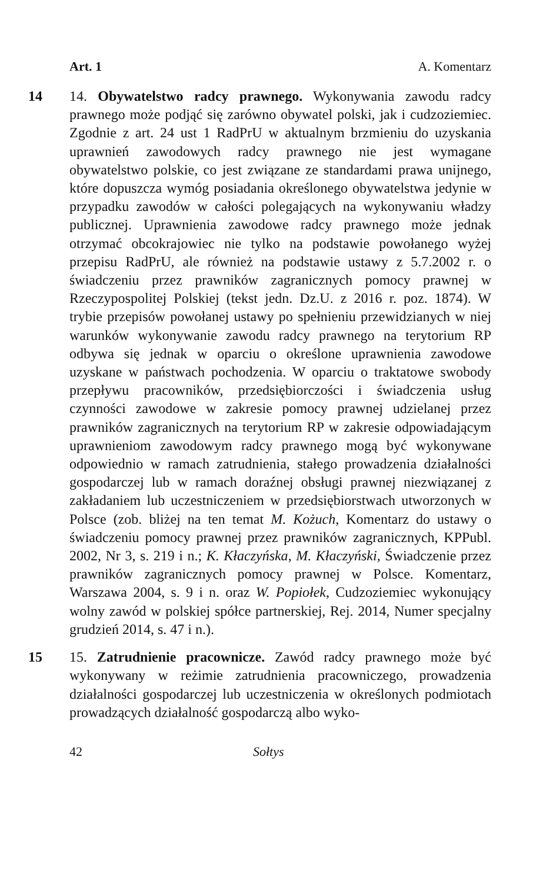Art. 1 A. Komentarz
14 14. Obywatelstwo radcy prawnego. Wykonywania zawodu radcy prawnego może podjąć się zarówno obywatel polski, jak i cudzoziemiec. Zgodnie z art. 24 ust 1 RadPrU w aktualnym brzmieniu do uzyskania uprawnień zawodowych radcy prawnego nie jest wymagane obywatelstwo polskie, co jest związane ze standardami prawa unijnego, które dopuszcza wymóg posiadania określonego obywatelstwa jedynie w przypadku zawodów w całości polegających na wykonywaniu władzy publicznej. Uprawnienia zawodowe radcy prawnego może jednak otrzymać obcokrajowiec nie tylko na podstawie powołanego wyżej przepisu RadPrU, ale również na podstawie ustawy z 5.7.2002 r. o świadczeniu przez prawników zagranicznych pomocy prawnej w Rzeczypospolitej Polskiej (tekst jedn. Dz.U. z 2016 r. poz. 1874). W trybie przepisów powołanej ustawy po spełnieniu przewidzianych w niej warunków wykonywanie zawodu radcy prawnego na terytorium RP odbywa się jednak w oparciu o określone uprawnienia zawodowe uzyskane w państwach pochodzenia. W oparciu o traktatowe swobody przepływu pracowników, przedsiębiorczości i świadczenia usług czynności zawodowe w zakresie pomocy prawnej udzielanej przez prawników zagranicznych na terytorium RP w zakresie odpowiadającym uprawnieniom zawodowym radcy prawnego mogą być wykonywane odpowiednio w ramach zatrudnienia, stałego prowadzenia działalności gospodarczej lub w ramach doraźnej obsługi prawnej niezwiązanej z zakładaniem lub uczestniczeniem w przedsiębiorstwach utworzonych w Polsce (zob. bliżej na ten temat M. Kożuch, Komentarz do ustawy o świadczeniu pomocy prawnej przez prawników zagranicznych, KPPubl. 2002, Nr 3, s. 219 i n.; K. Kłaczyńska, M. Kłaczyński, Świadczenie przez prawników zagranicznych pomocy prawnej w Polsce. Komentarz, Warszawa 2004, s. 9 i n. oraz W. Popiołek, Cudzoziemiec wykonujący wolny zawód w polskiej spółce partnerskiej, Rej. 2014, Numer specjalny grudzień 2014, s. 47 i n.).
15 15. Zatrudnienie pracownicze. Zawód radcy prawnego może być wykonywany w reżimie zatrudnienia pracowniczego, prowadzenia działalności gospodarczej lub uczestniczenia w określonych podmiotach prowadzących działalność gospodarczą albo wyko-
42 Sołtys